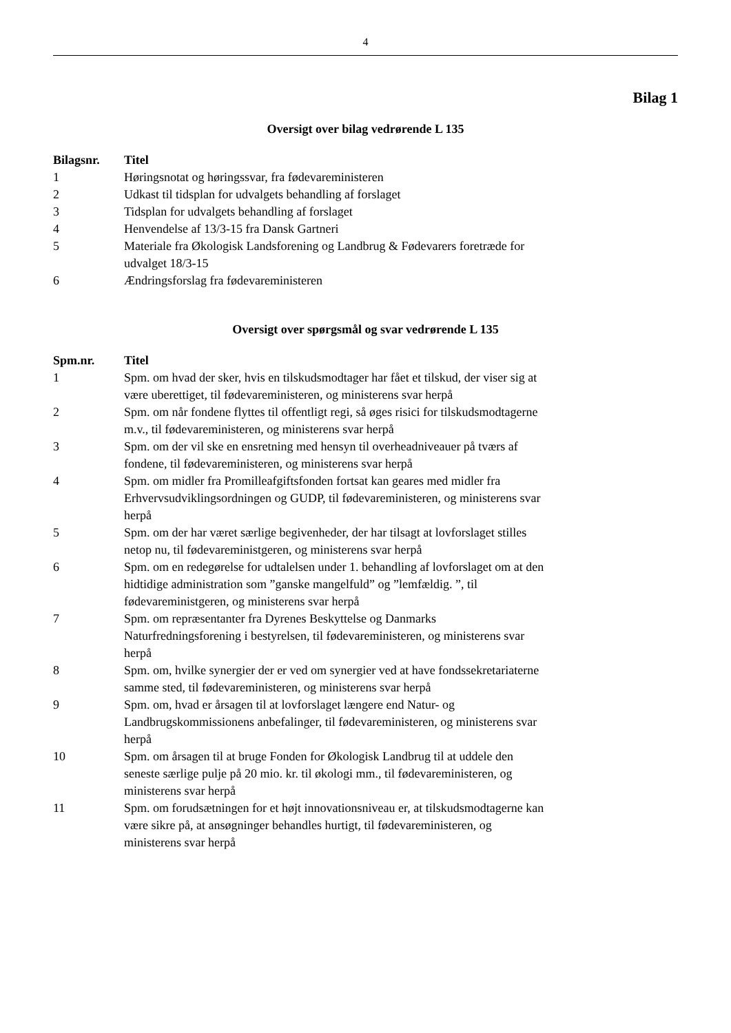4
Bilag 1
Oversigt over bilag vedrørende L 135
| Bilagsnr. | Titel |
| --- | --- |
| 1 | Høringsnotat og høringssvar, fra fødevareministeren |
| 2 | Udkast til tidsplan for udvalgets behandling af forslaget |
| 3 | Tidsplan for udvalgets behandling af forslaget |
| 4 | Henvendelse af 13/3-15 fra Dansk Gartneri |
| 5 | Materiale fra Økologisk Landsforening og Landbrug & Fødevarers foretræde for udvalget 18/3-15 |
| 6 | Ændringsforslag fra fødevareministeren |
Oversigt over spørgsmål og svar vedrørende L 135
| Spm.nr. | Titel |
| --- | --- |
| 1 | Spm. om hvad der sker, hvis en tilskudsmodtager har fået et tilskud, der viser sig at være uberettiget, til fødevareministeren, og ministerens svar herpå |
| 2 | Spm. om når fondene flyttes til offentligt regi, så øges risici for tilskudsmodtagerne m.v., til fødevareministeren, og ministerens svar herpå |
| 3 | Spm. om der vil ske en ensretning med hensyn til overheadniveauer på tværs af fondene, til fødevareministeren, og ministerens svar herpå |
| 4 | Spm. om midler fra Promilleafgiftsfonden fortsat kan geares med midler fra Erhvervsudviklingsordningen og GUDP, til fødevareministeren, og ministerens svar herpå |
| 5 | Spm. om der har været særlige begivenheder, der har tilsagt at lovforslaget stilles netop nu, til fødevareministgeren, og ministerens svar herpå |
| 6 | Spm. om en redegørelse for udtalelsen under 1. behandling af lovforslaget om at den hidtidige administration som ”ganske mangelfuld” og ”lemfældig. ”, til fødevareministgeren, og ministerens svar herpå |
| 7 | Spm. om repræsentanter fra Dyrenes Beskyttelse og Danmarks Naturfredningsforening i bestyrelsen, til fødevareministeren, og ministerens svar herpå |
| 8 | Spm. om, hvilke synergier der er ved om synergier ved at have fondssekretariaterne samme sted, til fødevareministeren, og ministerens svar herpå |
| 9 | Spm. om, hvad er årsagen til at lovforslaget længere end Natur- og Landbrugskommissionens anbefalinger, til fødevareministeren, og ministerens svar herpå |
| 10 | Spm. om årsagen til at bruge Fonden for Økologisk Landbrug til at uddele den seneste særlige pulje på 20 mio. kr. til økologi mm., til fødevareministeren, og ministerens svar herpå |
| 11 | Spm. om forudsætningen for et højt innovationsniveau er, at tilskudsmodtagerne kan være sikre på, at ansøgninger behandles hurtigt, til fødevareministeren, og ministerens svar herpå |